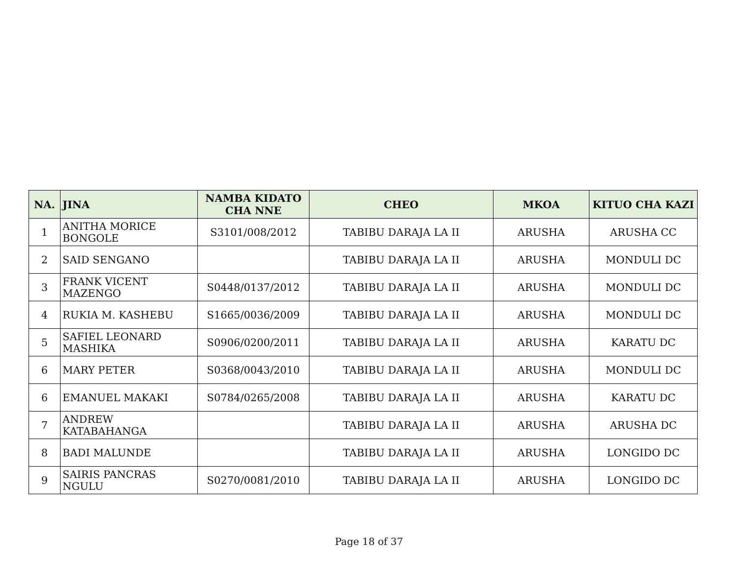| NA. | JINA | NAMBA KIDATO CHA NNE | CHEO | MKOA | KITUO CHA KAZI |
| --- | --- | --- | --- | --- | --- |
| 1 | ANITHA MORICE BONGOLE | S3101/008/2012 | TABIBU DARAJA LA II | ARUSHA | ARUSHA CC |
| 2 | SAID SENGANO | | TABIBU DARAJA LA II | ARUSHA | MONDULI DC |
| 3 | FRANK VICENT MAZENGO | S0448/0137/2012 | TABIBU DARAJA LA II | ARUSHA | MONDULI DC |
| 4 | RUKIA M. KASHEBU | S1665/0036/2009 | TABIBU DARAJA LA II | ARUSHA | MONDULI DC |
| 5 | SAFIEL LEONARD MASHIKA | S0906/0200/2011 | TABIBU DARAJA LA II | ARUSHA | KARATU DC |
| 6 | MARY PETER | S0368/0043/2010 | TABIBU DARAJA LA II | ARUSHA | MONDULI DC |
| 6 | EMANUEL MAKAKI | S0784/0265/2008 | TABIBU DARAJA LA II | ARUSHA | KARATU DC |
| 7 | ANDREW KATABAHANGA | | TABIBU DARAJA LA II | ARUSHA | ARUSHA DC |
| 8 | BADI MALUNDE | | TABIBU DARAJA LA II | ARUSHA | LONGIDO DC |
| 9 | SAIRIS PANCRAS NGULU | S0270/0081/2010 | TABIBU DARAJA LA II | ARUSHA | LONGIDO DC |
Page 18 of 37